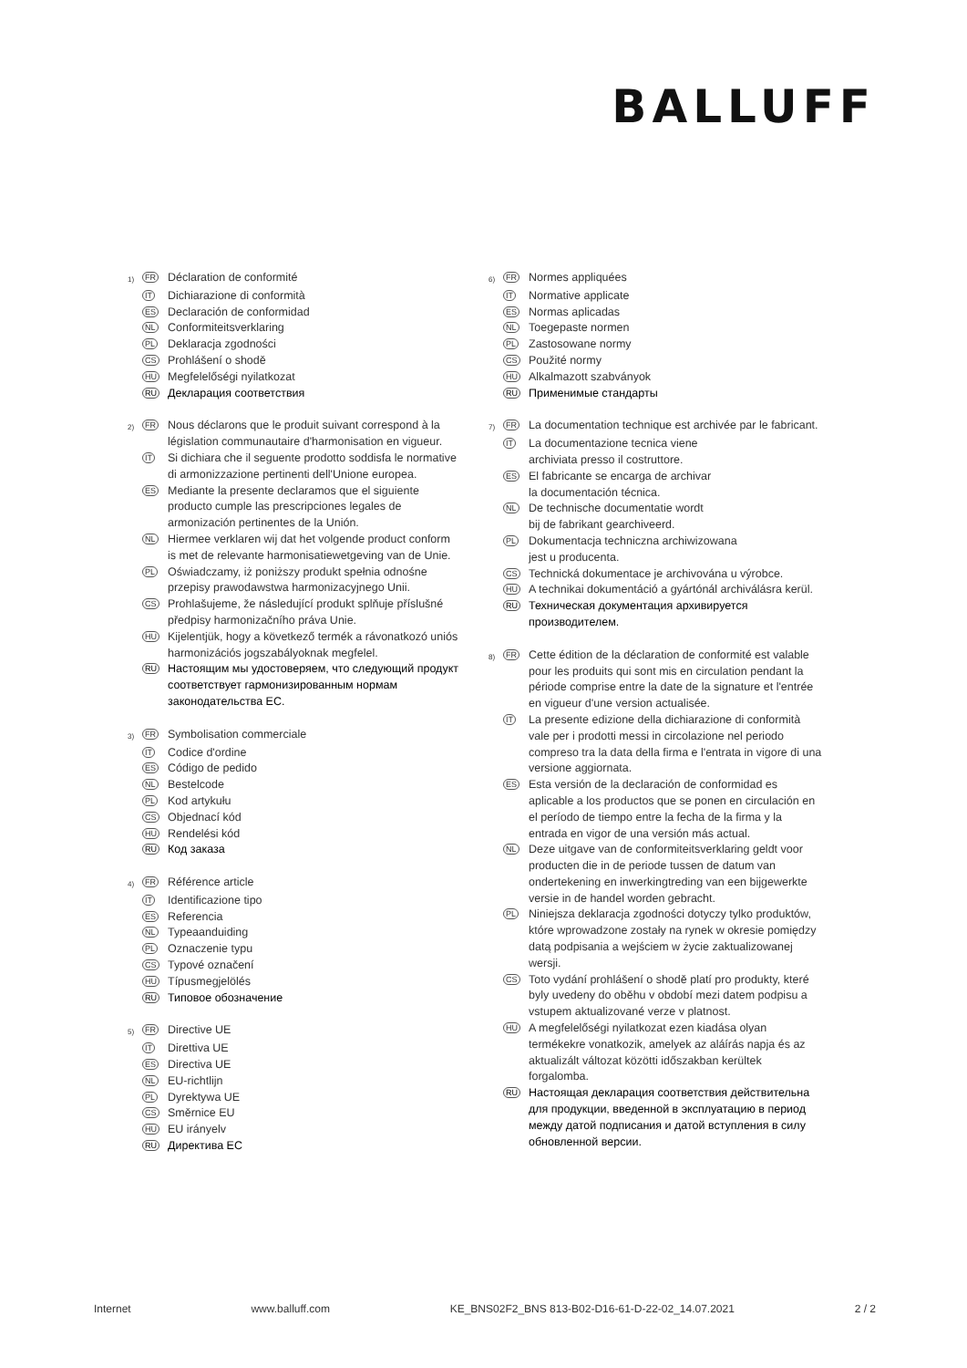BALLUFF
1) FR
Déclaration de conformité
IT
Dichiarazione di conformità
ES
Declaración de conformidad
NL
Conformiteitsverklaring
PL
Deklaracja zgodności
CS
Prohlášení o shodě
HU
Megfelelőségi nyilatkozat
RU
Декларация соответствия
2) FR
Nous déclarons que le produit suivant correspond à la législation communautaire d'harmonisation en vigueur.
IT
Si dichiara che il seguente prodotto soddisfa le normative di armonizzazione pertinenti dell'Unione europea.
ES
Mediante la presente declaramos que el siguiente producto cumple las prescripciones legales de armonización pertinentes de la Unión.
NL
Hiermee verklaren wij dat het volgende product conform is met de relevante harmonisatiewetgeving van de Unie.
PL
Oświadczamy, iż poniższy produkt spełnia odnośne przepisy prawodawstwa harmonizacyjnego Unii.
CS
Prohlašujeme, že následující produkt splňuje příslušné předpisy harmonizačního práva Unie.
HU
Kijelentjük, hogy a következő termék a rávonatkozó uniós harmonizációs jogszabályoknak megfelel.
RU
Настоящим мы удостоверяем, что следующий продукт соответствует гармонизированным нормам законодательства ЕС.
3) FR
Symbolisation commerciale
IT
Codice d'ordine
ES
Código de pedido
NL
Bestelcode
PL
Kod artykułu
CS
Objednací kód
HU
Rendelési kód
RU
Код заказа
4) FR
Référence article
IT
Identificazione tipo
ES
Referencia
NL
Typeaanduiding
PL
Oznaczenie typu
CS
Typové označení
HU
Típusmegjelölés
RU
Типовое обозначение
5) FR
Directive UE
IT
Direttiva UE
ES
Directiva UE
NL
EU-richtlijn
PL
Dyrektywa UE
CS
Směrnice EU
HU
EU irányelv
RU
Директива ЕС
6) FR
Normes appliquées
IT
Normative applicate
ES
Normas aplicadas
NL
Toegepaste normen
PL
Zastosowane normy
CS
Použité normy
HU
Alkalmazott szabványok
RU
Применимые стандарты
7) FR
La documentation technique est archivée par le fabricant.
IT
La documentazione tecnica viene
archiviata presso il costruttore.
ES
El fabricante se encarga de archivar
la documentación técnica.
NL
De technische documentatie wordt
bij de fabrikant gearchiveerd.
PL
Dokumentacja techniczna archiwizowana
jest u producenta.
CS
Technická dokumentace je archivována u výrobce.
HU
A technikai dokumentáció a gyártónál archiválásra kerül.
RU
Техническая документация архивируется
производителем.
8) FR
Cette édition de la déclaration de conformité est valable pour les produits qui sont mis en circulation pendant la période comprise entre la date de la signature et l'entrée en vigueur d'une version actualisée.
IT
La presente edizione della dichiarazione di conformità vale per i prodotti messi in circolazione nel periodo compreso tra la data della firma e l'entrata in vigore di una versione aggiornata.
ES
Esta versión de la declaración de conformidad es aplicable a los productos que se ponen en circulación en el período de tiempo entre la fecha de la firma y la entrada en vigor de una versión más actual.
NL
Deze uitgave van de conformiteitsverklaring geldt voor producten die in de periode tussen de datum van ondertekening en inwerkingtreding van een bijgewerkte versie in de handel worden gebracht.
PL
Niniejsza deklaracja zgodności dotyczy tylko produktów, które wprowadzone zostały na rynek w okresie pomiędzy datą podpisania a wejściem w życie zaktualizowanej wersji.
CS
Toto vydání prohlášení o shodě platí pro produkty, které byly uvedeny do oběhu v období mezi datem podpisu a vstupem aktualizované verze v platnost.
HU
A megfelelőségi nyilatkozat ezen kiadása olyan termékekre vonatkozik, amelyek az aláírás napja és az aktualizált változat közötti időszakban kerültek forgalomba.
RU
Настоящая декларация соответствия действительна для продукции, введенной в эксплуатацию в период между датой подписания и датой вступления в силу обновленной версии.
Internet www.balluff.com KE_BNS02F2_BNS 813-B02-D16-61-D-22-02_14.07.2021 2 / 2